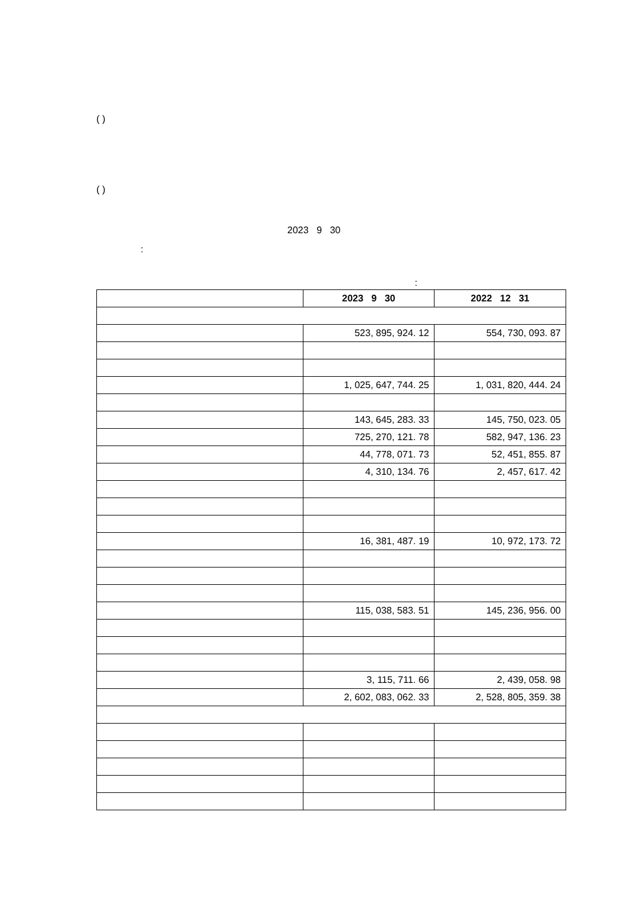( )
( )
2023 9 30
:
:
| | 2023 9 30 | 2022 12 31 |
| --- | --- | --- |
| | 523, 895, 924. 12 | 554, 730, 093. 87 |
| | 1, 025, 647, 744. 25 | 1, 031, 820, 444. 24 |
| | 143, 645, 283. 33 | 145, 750, 023. 05 |
| | 725, 270, 121. 78 | 582, 947, 136. 23 |
| | 44, 778, 071. 73 | 52, 451, 855. 87 |
| | 4, 310, 134. 76 | 2, 457, 617. 42 |
| | 16, 381, 487. 19 | 10, 972, 173. 72 |
| | 115, 038, 583. 51 | 145, 236, 956. 00 |
| | 3, 115, 711. 66 | 2, 439, 058. 98 |
| | 2, 602, 083, 062. 33 | 2, 528, 805, 359. 38 |